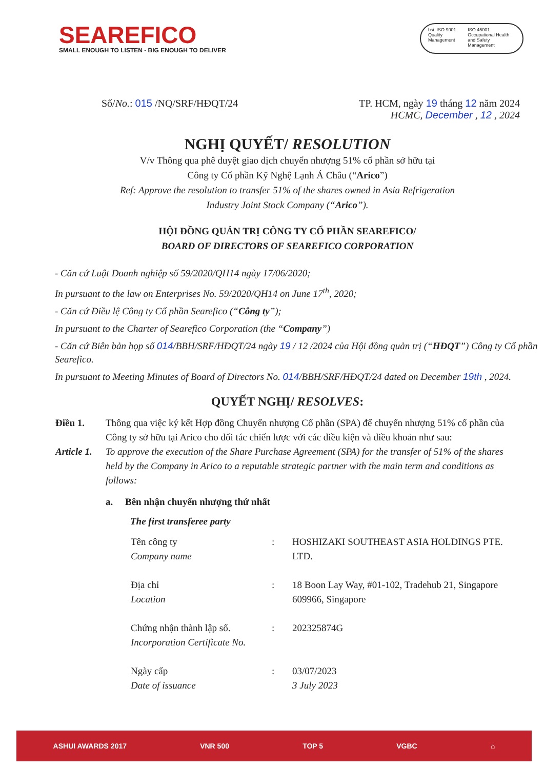SEAREFICO
SMALL ENOUGH TO LISTEN - BIG ENOUGH TO DELIVER
bsi. ISO 9001 Quality Management
ISO 45001 Occupational Health and Safety Management
Số/No.: 015 /NQ/SRF/HĐQT/24 TP. HCM, ngày 19 tháng 12 năm 2024
HCMC, December , 12 , 2024
NGHỊ QUYẾT/ RESOLUTION
V/v Thông qua phê duyệt giao dịch chuyển nhượng 51% cổ phần sở hữu tại
Công ty Cổ phần Kỹ Nghệ Lạnh Á Châu (“Arico”)
Ref: Approve the resolution to transfer 51% of the shares owned in Asia Refrigeration
Industry Joint Stock Company (“Arico”).
HỘI ĐỒNG QUẢN TRỊ CÔNG TY CỔ PHẦN SEAREFICO/
BOARD OF DIRECTORS OF SEAREFICO CORPORATION
- Căn cứ Luật Doanh nghiệp số 59/2020/QH14 ngày 17/06/2020;
In pursuant to the law on Enterprises No. 59/2020/QH14 on June 17<sup>th</sup>, 2020;
- Căn cứ Điều lệ Công ty Cổ phần Searefico (“Công ty”);
In pursuant to the Charter of Searefico Corporation (the “Company”)
- Căn cứ Biên bản họp số 014/BBH/SRF/HĐQT/24 ngày 19 / 12 /2024 của Hội đồng quản trị (“HĐQT”) Công ty Cổ phần Searefico.
In pursuant to Meeting Minutes of Board of Directors No. 014/BBH/SRF/HĐQT/24 dated on December 19th , 2024.
QUYẾT NGHỊ/ RESOLVES:
Điều 1. Thông qua việc ký kết Hợp đồng Chuyển nhượng Cổ phần (SPA) để chuyển nhượng 51% cổ phần của Công ty sở hữu tại Arico cho đối tác chiến lược với các điều kiện và điều khoản như sau:
Article 1. To approve the execution of the Share Purchase Agreement (SPA) for the transfer of 51% of the shares held by the Company in Arico to a reputable strategic partner with the main term and conditions as follows:
a. Bên nhận chuyển nhượng thứ nhất
The first transferee party
| Tên công ty Company name | : | HOSHIZAKI SOUTHEAST ASIA HOLDINGS PTE. LTD. |
| Địa chỉ Location | : | 18 Boon Lay Way, #01-102, Tradehub 21, Singapore 609966, Singapore |
| Chứng nhận thành lập số. Incorporation Certificate No. | : | 202325874G |
| Ngày cấp Date of issuance | : | 03/07/2023 3 July 2023 |
ASHUI AWARDS 2017 VNR 500 TOP 5 VGBC ⌂